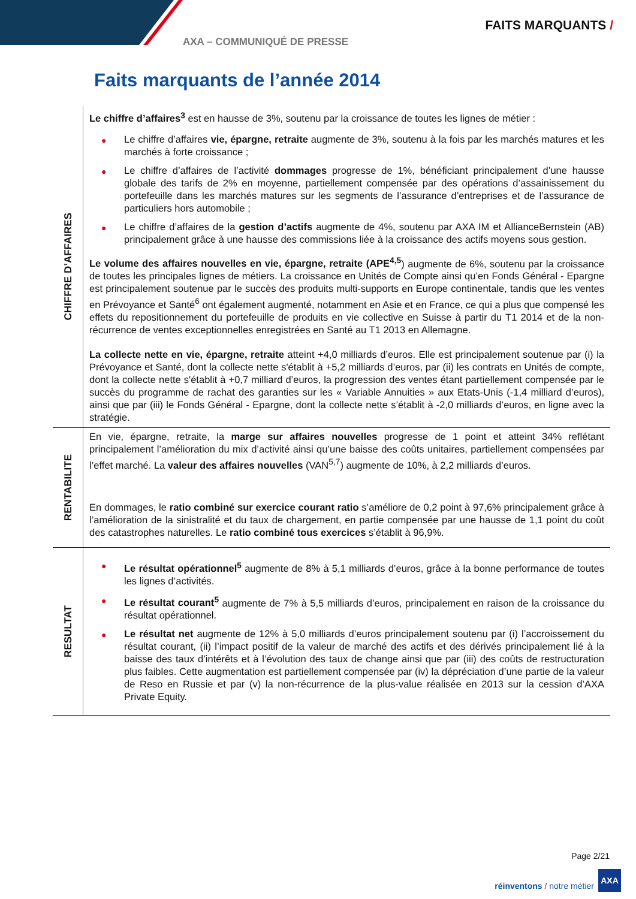FAITS MARQUANTS /
AXA – COMMUNIQUÉ DE PRESSE
Faits marquants de l’année 2014
| CHIFFRE D’AFFAIRES | Le chiffre d’affaires<sup>3</sup> est en hausse de 3%, soutenu par la croissance de toutes les lignes de métier : ● Le chiffre d’affaires vie, épargne, retraite augmente de 3%, soutenu à la fois par les marchés matures et les marchés à forte croissance ; ● Le chiffre d’affaires de l’activité dommages progresse de 1%, bénéficiant principalement d’une hausse globale des tarifs de 2% en moyenne, partiellement compensée par des opérations d’assainissement du portefeuille dans les marchés matures sur les segments de l’assurance d’entreprises et de l’assurance de particuliers hors automobile ; ● Le chiffre d’affaires de la gestion d’actifs augmente de 4%, soutenu par AXA IM et AllianceBernstein (AB) principalement grâce à une hausse des commissions liée à la croissance des actifs moyens sous gestion. Le volume des affaires nouvelles en vie, épargne, retraite (APE<sup>4,5</sup> ) augmente de 6%, soutenu par la croissance de toutes les principales lignes de métiers. La croissance en Unités de Compte ainsi qu’en Fonds Général - Epargne est principalement soutenue par le succès des produits multi-supports en Europe continentale, tandis que les ventes en Prévoyance et Santé<sup>6</sup> ont également augmenté, notamment en Asie et en France, ce qui a plus que compensé les effets du repositionnement du portefeuille de produits en vie collective en Suisse à partir du T1 2014 et de la non-récurrence de ventes exceptionnelles enregistrées en Santé au T1 2013 en Allemagne. La collecte nette en vie, épargne, retraite atteint +4,0 milliards d’euros. Elle est principalement soutenue par (i) la Prévoyance et Santé, dont la collecte nette s'établit à +5,2 milliards d’euros, par (ii) les contrats en Unités de compte, dont la collecte nette s'établit à +0,7 milliard d’euros, la progression des ventes étant partiellement compensée par le succès du programme de rachat des garanties sur les « Variable Annuities » aux Etats-Unis (-1,4 milliard d’euros), ainsi que par (iii) le Fonds Général - Epargne, dont la collecte nette s’établit à -2,0 milliards d’euros, en ligne avec la stratégie. |
| RENTABILITE | En vie, épargne, retraite, la marge sur affaires nouvelles progresse de 1 point et atteint 34% reflétant principalement l’amélioration du mix d’activité ainsi qu’une baisse des coûts unitaires, partiellement compensées par l’effet marché. La valeur des affaires nouvelles (VAN<sup>5,7</sup>) augmente de 10%, à 2,2 milliards d’euros. En dommages, le ratio combiné sur exercice courant ratio s’améliore de 0,2 point à 97,6% principalement grâce à l’amélioration de la sinistralité et du taux de chargement, en partie compensée par une hausse de 1,1 point du coût des catastrophes naturelles. Le ratio combiné tous exercices s’établit à 96,9%. |
| RESULTAT | ● Le résultat opérationnel<sup>5</sup> augmente de 8% à 5,1 milliards d’euros, grâce à la bonne performance de toutes les lignes d’activités. ● Le résultat courant<sup>5</sup> augmente de 7% à 5,5 milliards d’euros, principalement en raison de la croissance du résultat opérationnel. ● Le résultat net augmente de 12% à 5,0 milliards d’euros principalement soutenu par (i) l’accroissement du résultat courant, (ii) l’impact positif de la valeur de marché des actifs et des dérivés principalement lié à la baisse des taux d’intérêts et à l’évolution des taux de change ainsi que par (iii) des coûts de restructuration plus faibles. Cette augmentation est partiellement compensée par (iv) la dépréciation d’une partie de la valeur de Reso en Russie et par (v) la non-récurrence de la plus-value réalisée en 2013 sur la cession d’AXA Private Equity. |
Page 2/21
réinventons / notre métier
AXA